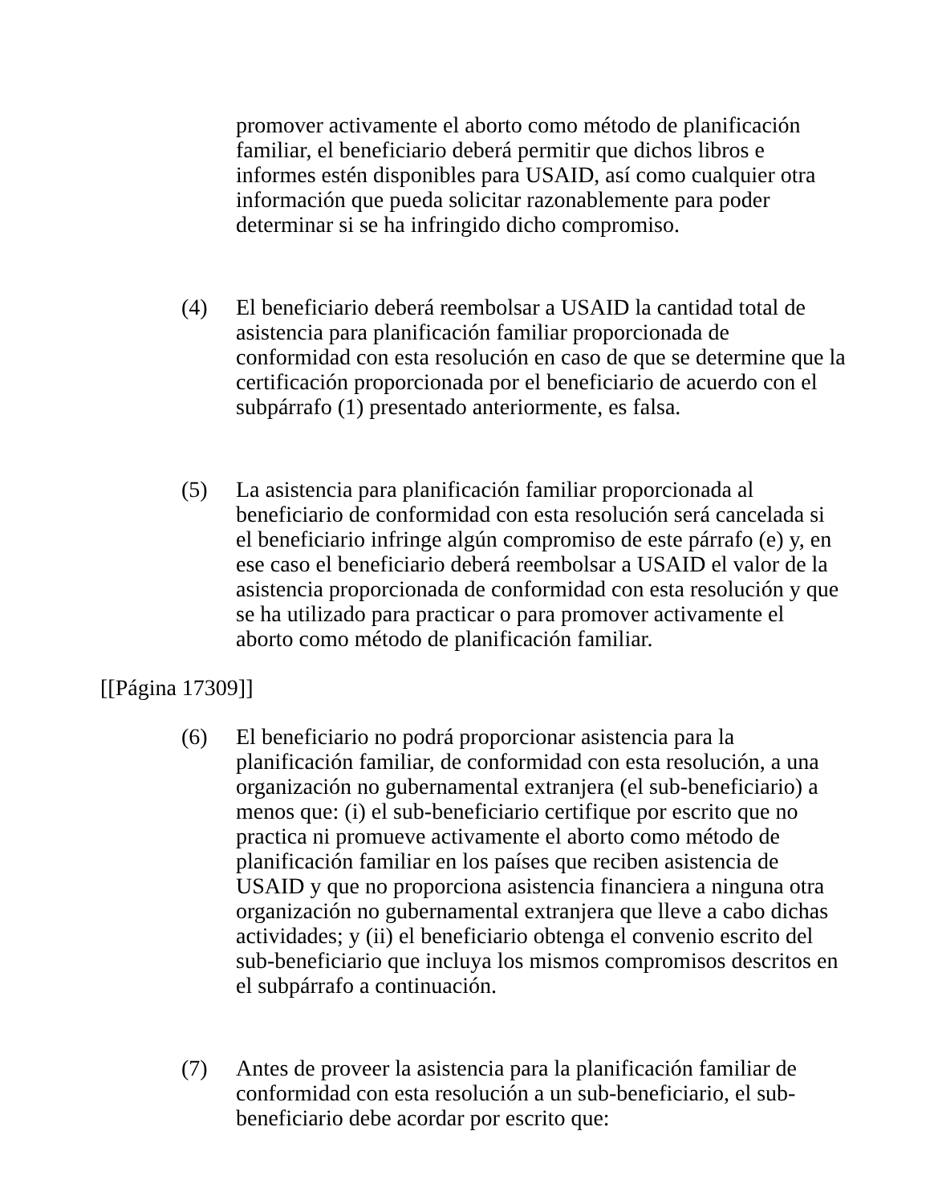promover activamente el aborto como método de planificación familiar, el beneficiario deberá permitir que dichos libros e informes estén disponibles para USAID, así como cualquier otra información que pueda solicitar razonablemente para poder determinar si se ha infringido dicho compromiso.
(4) El beneficiario deberá reembolsar a USAID la cantidad total de asistencia para planificación familiar proporcionada de conformidad con esta resolución en caso de que se determine que la certificación proporcionada por el beneficiario de acuerdo con el subpárrafo (1) presentado anteriormente, es falsa.
(5) La asistencia para planificación familiar proporcionada al beneficiario de conformidad con esta resolución será cancelada si el beneficiario infringe algún compromiso de este párrafo (e) y, en ese caso el beneficiario deberá reembolsar a USAID el valor de la asistencia proporcionada de conformidad con esta resolución y que se ha utilizado para practicar o para promover activamente el aborto como método de planificación familiar.
[[Página 17309]]
(6) El beneficiario no podrá proporcionar asistencia para la planificación familiar, de conformidad con esta resolución, a una organización no gubernamental extranjera (el sub-beneficiario) a menos que: (i) el sub-beneficiario certifique por escrito que no practica ni promueve activamente el aborto como método de planificación familiar en los países que reciben asistencia de USAID y que no proporciona asistencia financiera a ninguna otra organización no gubernamental extranjera que lleve a cabo dichas actividades; y (ii) el beneficiario obtenga el convenio escrito del sub-beneficiario que incluya los mismos compromisos descritos en el subpárrafo a continuación.
(7) Antes de proveer la asistencia para la planificación familiar de conformidad con esta resolución a un sub-beneficiario, el sub-beneficiario debe acordar por escrito que: